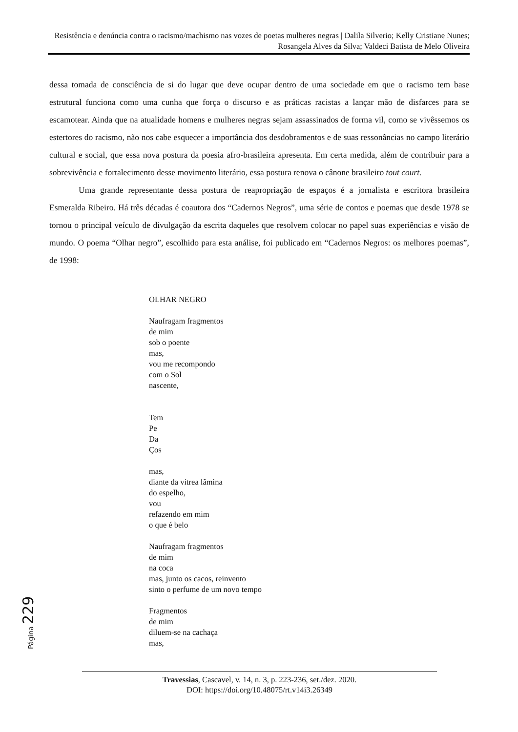Resistência e denúncia contra o racismo/machismo nas vozes de poetas mulheres negras | Dalila Silverio; Kelly Cristiane Nunes; Rosangela Alves da Silva; Valdeci Batista de Melo Oliveira
dessa tomada de consciência de si do lugar que deve ocupar dentro de uma sociedade em que o racismo tem base estrutural funciona como uma cunha que força o discurso e as práticas racistas a lançar mão de disfarces para se escamotear. Ainda que na atualidade homens e mulheres negras sejam assassinados de forma vil, como se vivêssemos os estertores do racismo, não nos cabe esquecer a importância dos desdobramentos e de suas ressonâncias no campo literário cultural e social, que essa nova postura da poesia afro-brasileira apresenta. Em certa medida, além de contribuir para a sobrevivência e fortalecimento desse movimento literário, essa postura renova o cânone brasileiro tout court.
Uma grande representante dessa postura de reapropriação de espaços é a jornalista e escritora brasileira Esmeralda Ribeiro. Há três décadas é coautora dos “Cadernos Negros”, uma série de contos e poemas que desde 1978 se tornou o principal veículo de divulgação da escrita daqueles que resolvem colocar no papel suas experiências e visão de mundo. O poema “Olhar negro”, escolhido para esta análise, foi publicado em “Cadernos Negros: os melhores poemas”, de 1998:
OLHAR NEGRO
Naufragam fragmentos
de mim
sob o poente
mas,
vou me recompondo
com o Sol
nascente,
Tem
Pe
Da
Ços
mas,
diante da vítrea lâmina
do espelho,
vou
refazendo em mim
o que é belo
Naufragam fragmentos
de mim
na coca
mas, junto os cacos, reinvento
sinto o perfume de um novo tempo
Fragmentos
de mim
diluem-se na cachaça
mas,
Página 229
Travessias, Cascavel, v. 14, n. 3, p. 223-236, set./dez. 2020.
DOI: https://doi.org/10.48075/rt.v14i3.26349